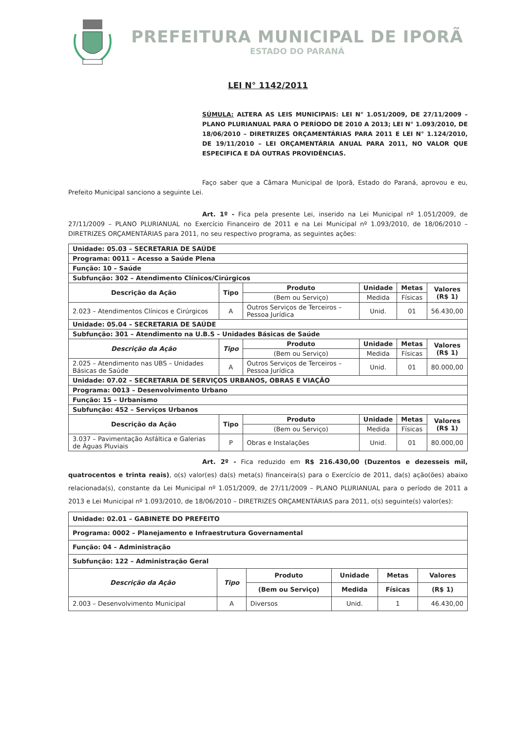PREFEITURA MUNICIPAL DE IPORÃ
ESTADO DO PARANÁ
LEI N° 1142/2011
SÚMULA: ALTERA AS LEIS MUNICIPAIS: LEI N° 1.051/2009, DE 27/11/2009 – PLANO PLURIANUAL PARA O PERÍODO DE 2010 A 2013; LEI N° 1.093/2010, DE 18/06/2010 – DIRETRIZES ORÇAMENTÁRIAS PARA 2011 E LEI N° 1.124/2010, DE 19/11/2010 – LEI ORÇAMENTÁRIA ANUAL PARA 2011, NO VALOR QUE ESPECIFICA E DÁ OUTRAS PROVIDÊNCIAS.
Faço saber que a Câmara Municipal de Iporã, Estado do Paraná, aprovou e eu, Prefeito Municipal sanciono a seguinte Lei.
Art. 1º - Fica pela presente Lei, inserido na Lei Municipal nº 1.051/2009, de 27/11/2009 – PLANO PLURIANUAL no Exercício Financeiro de 2011 e na Lei Municipal nº 1.093/2010, de 18/06/2010 – DIRETRIZES ORÇAMENTÁRIAS para 2011, no seu respectivo programa, as seguintes ações:
| Unidade: 05.03 – SECRETARIA DE SAÚDE | | | | | |
| Programa: 0011 – Acesso a Saúde Plena | | | | | |
| Função: 10 – Saúde | | | | | |
| Subfunção: 302 – Atendimento Clínicos/Cirúrgicos | | | | | |
| Descrição da Ação | Tipo | Produto | Unidade | Metas | Valores (R$ 1) |
| | | (Bem ou Serviço) | Medida | Físicas | |
| 2.023 – Atendimentos Clínicos e Cirúrgicos | A | Outros Serviços de Terceiros – Pessoa Jurídica | Unid. | 01 | 56.430,00 |
| Unidade: 05.04 – SECRETARIA DE SAÚDE | | | | | |
| Subfunção: 301 – Atendimento na U.B.S – Unidades Básicas de Saúde | | | | | |
| Descrição da Ação | Tipo | Produto | Unidade | Metas | Valores (R$ 1) |
| | | (Bem ou Serviço) | Medida | Físicas | |
| 2.025 – Atendimento nas UBS – Unidades Básicas de Saúde | A | Outros Serviços de Terceiros – Pessoa Jurídica | Unid. | 01 | 80.000,00 |
| Unidade: 07.02 – SECRETARIA DE SERVIÇOS URBANOS, OBRAS E VIAÇÃO | | | | | |
| Programa: 0013 – Desenvolvimento Urbano | | | | | |
| Função: 15 – Urbanismo | | | | | |
| Subfunção: 452 – Serviços Urbanos | | | | | |
| Descrição da Ação | Tipo | Produto | Unidade | Metas | Valores (R$ 1) |
| | | (Bem ou Serviço) | Medida | Físicas | |
| 3.037 – Pavimentação Asfáltica e Galerias de Águas Pluviais | P | Obras e Instalações | Unid. | 01 | 80.000,00 |
Art. 2º - Fica reduzido em R$ 216.430,00 (Duzentos e dezesseis mil, quatrocentos e trinta reais), o(s) valor(es) da(s) meta(s) financeira(s) para o Exercício de 2011, da(s) ação(ões) abaixo relacionada(s), constante da Lei Municipal nº 1.051/2009, de 27/11/2009 – PLANO PLURIANUAL para o período de 2011 a 2013 e Lei Municipal nº 1.093/2010, de 18/06/2010 – DIRETRIZES ORÇAMENTÁRIAS para 2011, o(s) seguinte(s) valor(es):
| Unidade: 02.01 – GABINETE DO PREFEITO | | | | | |
| Programa: 0002 – Planejamento e Infraestrutura Governamental | | | | | |
| Função: 04 – Administração | | | | | |
| Subfunção: 122 – Administração Geral | | | | | |
| Descrição da Ação | Tipo | Produto | Unidade | Metas | Valores |
| | | (Bem ou Serviço) | Medida | Físicas | (R$ 1) |
| 2.003 – Desenvolvimento Municipal | A | Diversos | Unid. | 1 | 46.430,00 |